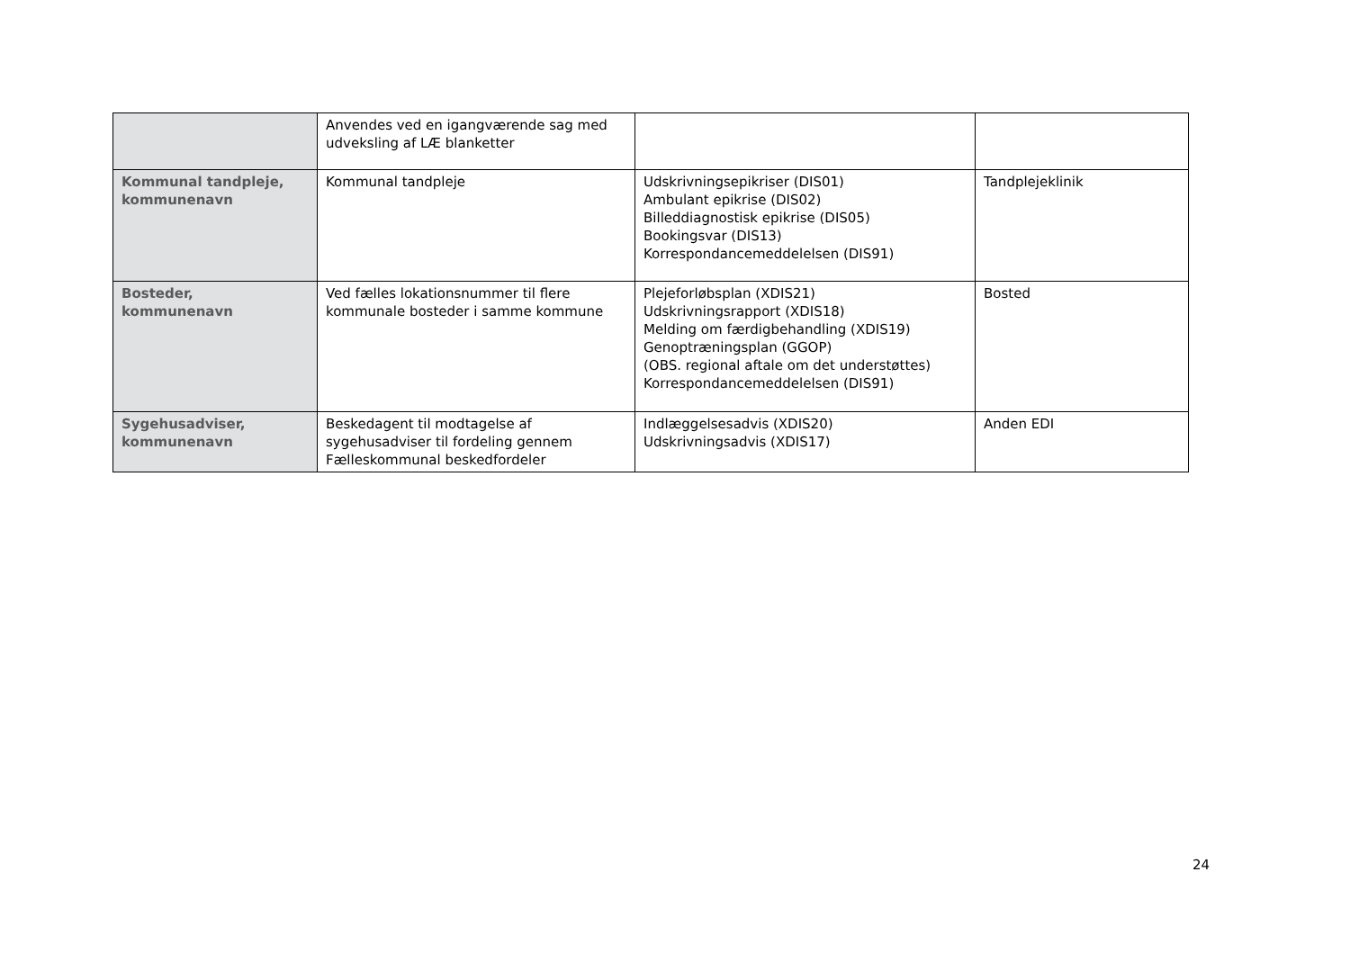| | Anvendes ved en igangværende sag med udveksling af LÆ blanketter | | |
| Kommunal tandpleje, kommunenavn | Kommunal tandpleje | Udskrivningsepikriser (DIS01) Ambulant epikrise (DIS02) Billeddiagnostisk epikrise (DIS05) Bookingsvar (DIS13) Korrespondancemeddelelsen (DIS91) | Tandplejeklinik |
| Bosteder, kommunenavn | Ved fælles lokationsnummer til flere kommunale bosteder i samme kommune | Plejeforløbsplan (XDIS21) Udskrivningsrapport (XDIS18) Melding om færdigbehandling (XDIS19) Genoptræningsplan (GGOP) (OBS. regional aftale om det understøttes) Korrespondancemeddelelsen (DIS91) | Bosted |
| Sygehusadviser, kommunenavn | Beskedagent til modtagelse af sygehusadviser til fordeling gennem Fælleskommunal beskedfordeler | Indlæggelsesadvis (XDIS20) Udskrivningsadvis (XDIS17) | Anden EDI |
24